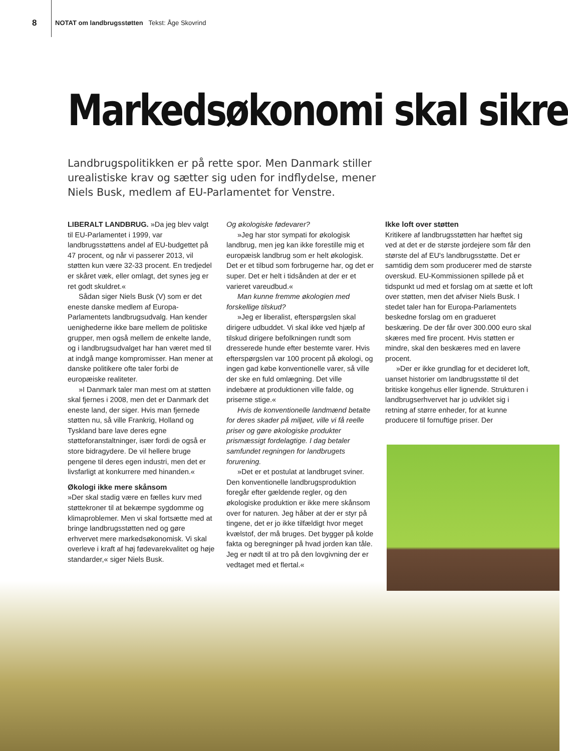8 NOTAT om landbrugsstøtten Tekst: Åge Skovrind
Markedsøkonomi skal sikre
Landbrugspolitikken er på rette spor. Men Danmark stiller urealistiske krav og sætter sig uden for indflydelse, mener Niels Busk, medlem af EU-Parlamentet for Venstre.
LIBERALT LANDBRUG. »Da jeg blev valgt til EU-Parlamentet i 1999, var landbrugsstøttens andel af EU-budgettet på 47 procent, og når vi passerer 2013, vil støtten kun være 32-33 procent. En tredjedel er skåret væk, eller omlagt, det synes jeg er ret godt skuldret.«
Sådan siger Niels Busk (V) som er det eneste danske medlem af Europa-Parlamentets landbrugsudvalg. Han kender uenighederne ikke bare mellem de politiske grupper, men også mellem de enkelte lande, og i landbrugsudvalget har han været med til at indgå mange kompromisser. Han mener at danske politikere ofte taler forbi de europæiske realiteter.
»I Danmark taler man mest om at støtten skal fjernes i 2008, men det er Danmark det eneste land, der siger. Hvis man fjernede støtten nu, så ville Frankrig, Holland og Tyskland bare lave deres egne støtteforanstaltninger, især fordi de også er store bidragydere. De vil hellere bruge pengene til deres egen industri, men det er livsfarligt at konkurrere med hinanden.«
Økologi ikke mere skånsom
»Der skal stadig være en fælles kurv med støttekroner til at bekæmpe sygdomme og klimaproblemer. Men vi skal fortsætte med at bringe landbrugsstøtten ned og gøre erhvervet mere markedsøkonomisk. Vi skal overleve i kraft af høj fødevarekvalitet og høje standarder,« siger Niels Busk.
Og økologiske fødevarer?
»Jeg har stor sympati for økologisk landbrug, men jeg kan ikke forestille mig et europæisk landbrug som er helt økologisk. Det er et tilbud som forbrugerne har, og det er super. Det er helt i tidsånden at der er et varieret vareudbud.«
Man kunne fremme økologien med forskellige tilskud?
»Jeg er liberalist, efterspørgslen skal dirigere udbuddet. Vi skal ikke ved hjælp af tilskud dirigere befolkningen rundt som dresserede hunde efter bestemte varer. Hvis efterspørgslen var 100 procent på økologi, og ingen gad købe konventionelle varer, så ville der ske en fuld omlægning. Det ville indebære at produktionen ville falde, og priserne stige.«
Hvis de konventionelle landmænd betalte for deres skader på miljøet, ville vi få reelle priser og gøre økologiske produkter prismæssigt fordelagtige. I dag betaler samfundet regningen for landbrugets forurening.
»Det er et postulat at landbruget sviner. Den konventionelle landbrugsproduktion foregår efter gældende regler, og den økologiske produktion er ikke mere skånsom over for naturen. Jeg håber at der er styr på tingene, det er jo ikke tilfældigt hvor meget kvælstof, der må bruges. Det bygger på kolde fakta og beregninger på hvad jorden kan tåle. Jeg er nødt til at tro på den lovgivning der er vedtaget med et flertal.«
Ikke loft over støtten
Kritikere af landbrugsstøtten har hæftet sig ved at det er de største jordejere som får den største del af EU's landbrugsstøtte. Det er samtidig dem som producerer med de største overskud. EU-Kommissionen spillede på et tidspunkt ud med et forslag om at sætte et loft over støtten, men det afviser Niels Busk. I stedet taler han for Europa-Parlamentets beskedne forslag om en gradueret beskæring. De der får over 300.000 euro skal skæres med fire procent. Hvis støtten er mindre, skal den beskæres med en lavere procent.
»Der er ikke grundlag for et decideret loft, uanset historier om landbrugsstøtte til det britiske kongehus eller lignende. Strukturen i landbrugserhvervet har jo udviklet sig i retning af større enheder, for at kunne producere til fornuftige priser. Der